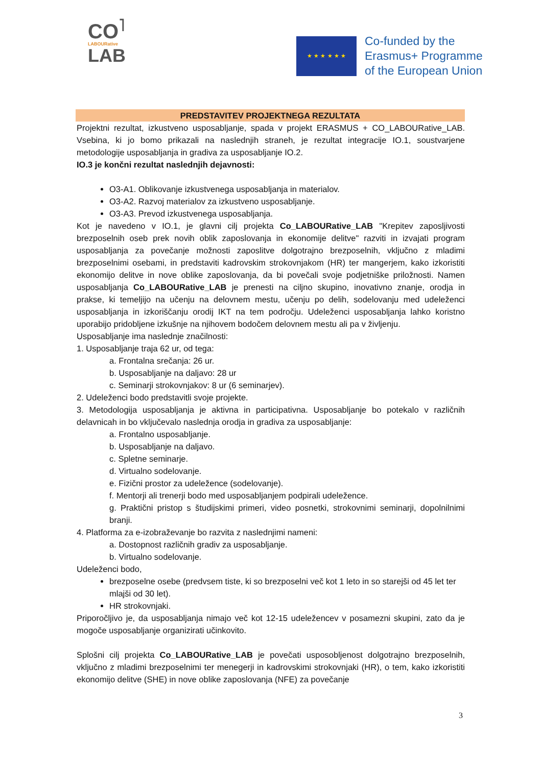CO<sup>˥</sup>
LABOURative
LAB
★ ★ ★ ★ ★ ★
Co-funded by the
Erasmus+ Programme
of the European Union
PREDSTAVITEV PROJEKTNEGA REZULTATA
Projektni rezultat, izkustveno usposabljanje, spada v projekt ERASMUS + CO_LABOURative_LAB. Vsebina, ki jo bomo prikazali na naslednjih straneh, je rezultat integracije IO.1, soustvarjene metodologije usposabljanja in gradiva za usposabljanje IO.2.
IO.3 je končni rezultat naslednjih dejavnosti:
O3-A1. Oblikovanje izkustvenega usposabljanja in materialov.
O3-A2. Razvoj materialov za izkustveno usposabljanje.
O3-A3. Prevod izkustvenega usposabljanja.
Kot je navedeno v IO.1, je glavni cilj projekta Co_LABOURative_LAB "Krepitev zaposljivosti brezposelnih oseb prek novih oblik zaposlovanja in ekonomije delitve" razviti in izvajati program usposabljanja za povečanje možnosti zaposlitve dolgotrajno brezposelnih, vključno z mladimi brezposelnimi osebami, in predstaviti kadrovskim strokovnjakom (HR) ter mangerjem, kako izkoristiti ekonomijo delitve in nove oblike zaposlovanja, da bi povečali svoje podjetniške priložnosti. Namen usposabljanja Co_LABOURative_LAB je prenesti na ciljno skupino, inovativno znanje, orodja in prakse, ki temeljijo na učenju na delovnem mestu, učenju po delih, sodelovanju med udeleženci usposabljanja in izkoriščanju orodij IKT na tem področju. Udeleženci usposabljanja lahko koristno uporabijo pridobljene izkušnje na njihovem bodočem delovnem mestu ali pa v življenju.
Usposabljanje ima naslednje značilnosti:
1. Usposabljanje traja 62 ur, od tega:
a. Frontalna srečanja: 26 ur.
b. Usposabljanje na daljavo: 28 ur
c. Seminarji strokovnjakov: 8 ur (6 seminarjev).
2. Udeleženci bodo predstavitli svoje projekte.
3. Metodologija usposabljanja je aktivna in participativna. Usposabljanje bo potekalo v različnih delavnicah in bo vključevalo naslednja orodja in gradiva za usposabljanje:
a. Frontalno usposabljanje.
b. Usposabljanje na daljavo.
c. Spletne seminarje.
d. Virtualno sodelovanje.
e. Fizični prostor za udeležence (sodelovanje).
f. Mentorji ali trenerji bodo med usposabljanjem podpirali udeležence.
g. Praktični pristop s študijskimi primeri, video posnetki, strokovnimi seminarji, dopolnilnimi branji.
4. Platforma za e-izobraževanje bo razvita z naslednjimi nameni:
a. Dostopnost različnih gradiv za usposabljanje.
b. Virtualno sodelovanje.
Udeleženci bodo,
brezposelne osebe (predvsem tiste, ki so brezposelni več kot 1 leto in so starejši od 45 let ter mlajši od 30 let).
HR strokovnjaki.
Priporočljivo je, da usposabljanja nimajo več kot 12-15 udeležencev v posamezni skupini, zato da je mogoče usposabljanje organizirati učinkovito.
Splošni cilj projekta Co_LABOURative_LAB je povečati usposobljenost dolgotrajno brezposelnih, vključno z mladimi brezposelnimi ter menegerji in kadrovskimi strokovnjaki (HR), o tem, kako izkoristiti ekonomijo delitve (SHE) in nove oblike zaposlovanja (NFE) za povečanje
3